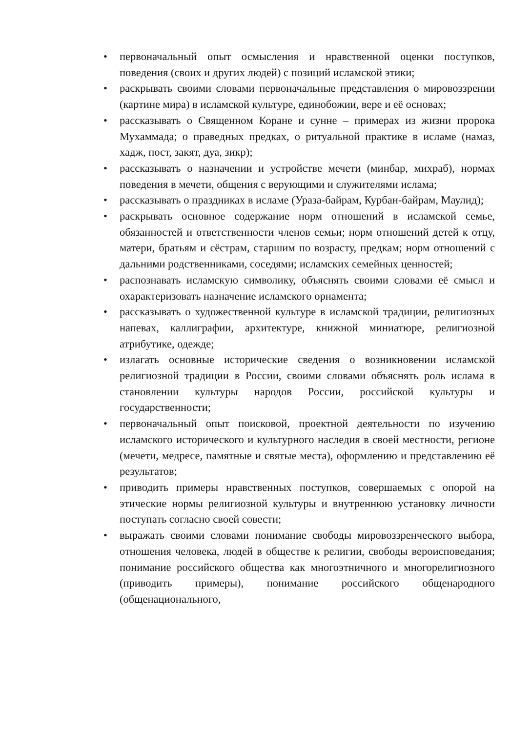• первоначальный опыт осмысления и нравственной оценки поступков, поведения (своих и других людей) с позиций исламской этики;
• раскрывать своими словами первоначальные представления о мировоззрении (картине мира) в исламской культуре, единобожии, вере и её основах;
• рассказывать о Священном Коране и сунне – примерах из жизни пророка Мухаммада; о праведных предках, о ритуальной практике в исламе (намаз, хадж, пост, закят, дуа, зикр);
• рассказывать о назначении и устройстве мечети (минбар, михраб), нормах поведения в мечети, общения с верующими и служителями ислама;
• рассказывать о праздниках в исламе (Ураза-байрам, Курбан-байрам, Маулид);
• раскрывать основное содержание норм отношений в исламской семье, обязанностей и ответственности членов семьи; норм отношений детей к отцу, матери, братьям и сёстрам, старшим по возрасту, предкам; норм отношений с дальними родственниками, соседями; исламских семейных ценностей;
• распознавать исламскую символику, объяснять своими словами её смысл и охарактеризовать назначение исламского орнамента;
• рассказывать о художественной культуре в исламской традиции, религиозных напевах, каллиграфии, архитектуре, книжной миниатюре, религиозной атрибутике, одежде;
• излагать основные исторические сведения о возникновении исламской религиозной традиции в России, своими словами объяснять роль ислама в становлении культуры народов России, российской культуры и государственности;
• первоначальный опыт поисковой, проектной деятельности по изучению исламского исторического и культурного наследия в своей местности, регионе (мечети, медресе, памятные и святые места), оформлению и представлению её результатов;
• приводить примеры нравственных поступков, совершаемых с опорой на этические нормы религиозной культуры и внутреннюю установку личности поступать согласно своей совести;
• выражать своими словами понимание свободы мировоззренческого выбора, отношения человека, людей в обществе к религии, свободы вероисповедания; понимание российского общества как многоэтничного и многорелигиозного (приводить примеры), понимание российского общенародного (общенационального,